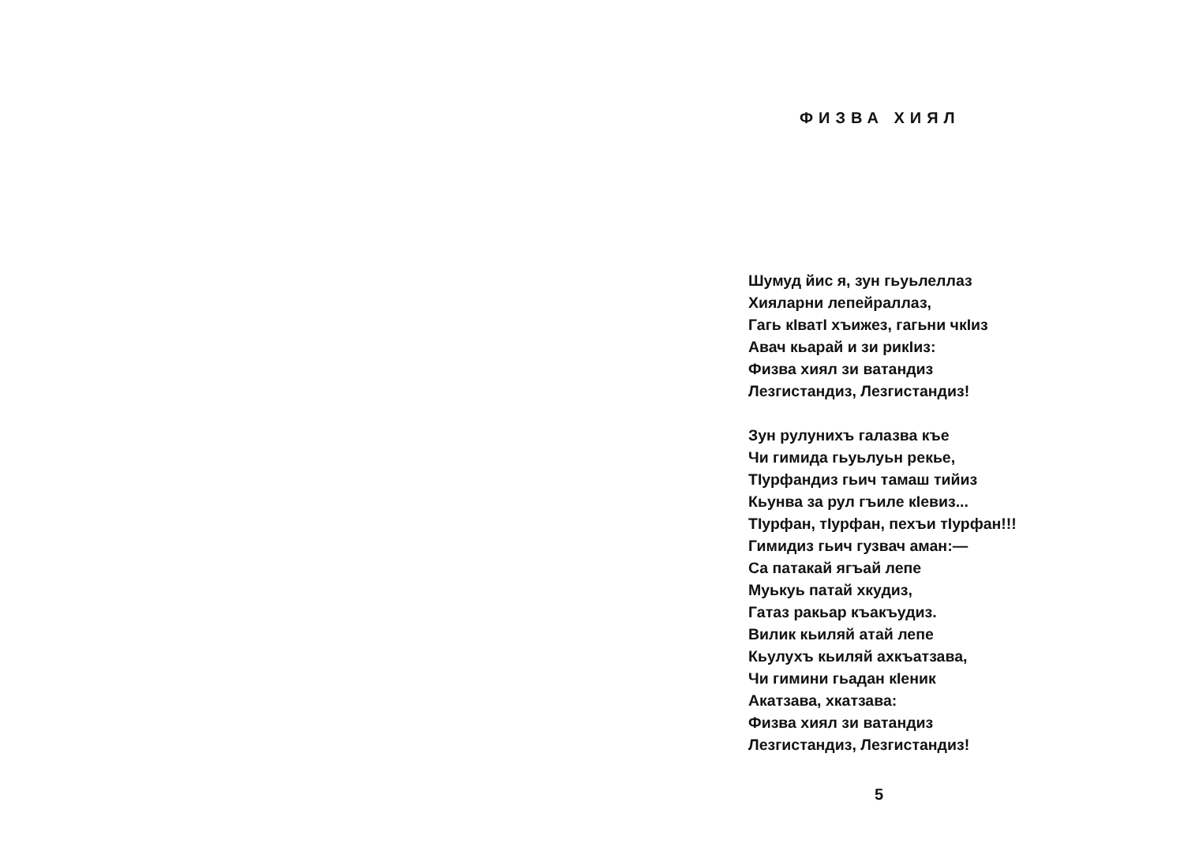ФИЗВА ХИЯЛ
Шумуд йис я, зун гьуьлеллаз
Хияларни лепейраллаз,
Гагь кIватI хъижез, гагьни чкIиз
Авач кьарай и зи рикIиз:
Физва хиял зи ватандиз
Лезгистандиз, Лезгистандиз!
Зун рулунихъ галазва къе
Чи гимида гьуьлуьн рекье,
ТIурфандиз гьич тамаш тийиз
Кьунва за рул гъиле кIевиз...
ТIурфан, тIурфан, пехъи тIурфан!!!
Гимидиз гьич гузвач аман:—
Са патакай ягъай лепе
Муькуь патай хкудиз,
Гатаз ракьар къакъудиз.
Вилик кьиляй атай лепе
Кьулухъ кьиляй ахкъатзава,
Чи гимини гьадан кIеник
Акатзава, хкатзава:
Физва хиял зи ватандиз
Лезгистандиз, Лезгистандиз!
5